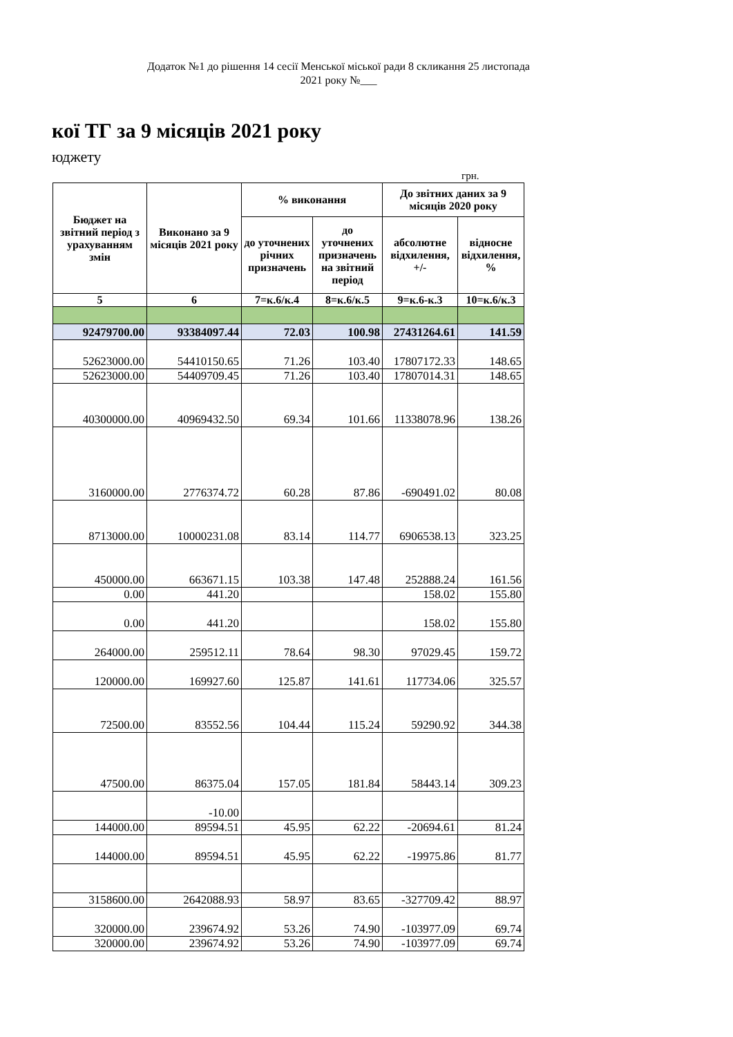Додаток №1 до рішення 14 сесії Менської міської ради 8 скликання 25 листопада 2021 року №___
кої ТГ за 9 місяців 2021 року
юджету
грн.
| Бюджет на звітний період з урахуванням змін | Виконано за 9 місяців 2021 року | % виконання | | До звітних даних за 9 місяців 2020 року | |
| --- | --- | --- | --- | --- | --- |
| | | до уточнених річних призначень | до уточнених призначень на звітний період | абсолютне відхилення, +/- | відносне відхилення, % |
| 5 | 6 | 7=к.6/к.4 | 8=к.6/к.5 | 9=к.6-к.3 | 10=к.6/к.3 |
| 92479700.00 | 93384097.44 | 72.03 | 100.98 | 27431264.61 | 141.59 |
| 52623000.00 | 54410150.65 | 71.26 | 103.40 | 17807172.33 | 148.65 |
| 52623000.00 | 54409709.45 | 71.26 | 103.40 | 17807014.31 | 148.65 |
| 40300000.00 | 40969432.50 | 69.34 | 101.66 | 11338078.96 | 138.26 |
| 3160000.00 | 2776374.72 | 60.28 | 87.86 | -690491.02 | 80.08 |
| 8713000.00 | 10000231.08 | 83.14 | 114.77 | 6906538.13 | 323.25 |
| 450000.00 | 663671.15 | 103.38 | 147.48 | 252888.24 | 161.56 |
| 0.00 | 441.20 | | | 158.02 | 155.80 |
| 0.00 | 441.20 | | | 158.02 | 155.80 |
| 264000.00 | 259512.11 | 78.64 | 98.30 | 97029.45 | 159.72 |
| 120000.00 | 169927.60 | 125.87 | 141.61 | 117734.06 | 325.57 |
| 72500.00 | 83552.56 | 104.44 | 115.24 | 59290.92 | 344.38 |
| 47500.00 | 86375.04 | 157.05 | 181.84 | 58443.14 | 309.23 |
| | -10.00 | | | | |
| 144000.00 | 89594.51 | 45.95 | 62.22 | -20694.61 | 81.24 |
| 144000.00 | 89594.51 | 45.95 | 62.22 | -19975.86 | 81.77 |
| 3158600.00 | 2642088.93 | 58.97 | 83.65 | -327709.42 | 88.97 |
| 320000.00 | 239674.92 | 53.26 | 74.90 | -103977.09 | 69.74 |
| 320000.00 | 239674.92 | 53.26 | 74.90 | -103977.09 | 69.74 |